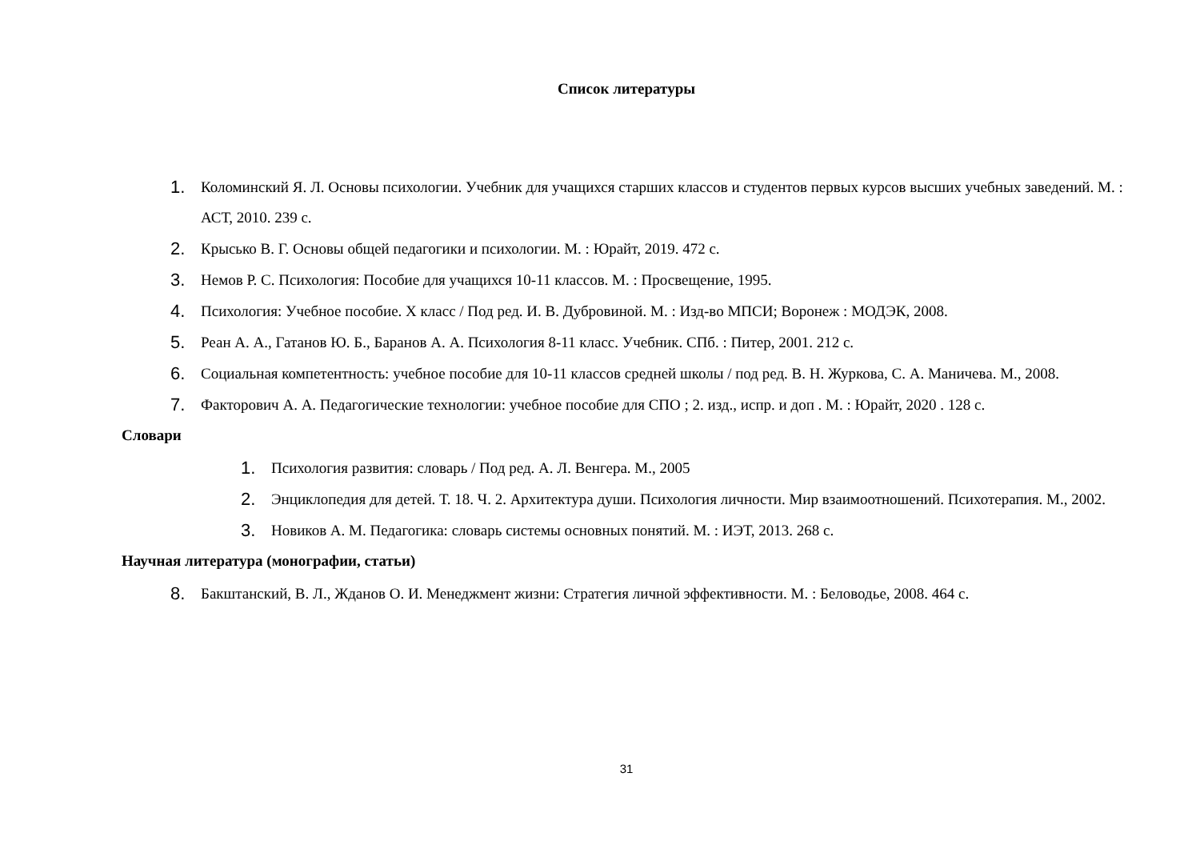Список литературы
1. Коломинский Я. Л. Основы психологии. Учебник для учащихся старших классов и студентов первых курсов высших учебных заведений. М. : АСТ, 2010. 239 с.
2. Крысько В. Г. Основы общей педагогики и психологии. М. : Юрайт, 2019. 472 с.
3. Немов Р. С. Психология: Пособие для учащихся 10-11 классов. М. : Просвещение, 1995.
4. Психология: Учебное пособие. X класс / Под ред. И. В. Дубровиной. М. : Изд-во МПСИ; Воронеж : МОДЭК, 2008.
5. Реан А. А., Гатанов Ю. Б., Баранов А. А. Психология 8-11 класс. Учебник. СПб. : Питер, 2001. 212 с.
6. Социальная компетентность: учебное пособие для 10-11 классов средней школы / под ред. В. Н. Журкова, С. А. Маничева. М., 2008.
7. Факторович А. А. Педагогические технологии: учебное пособие для СПО ; 2. изд., испр. и доп . М. : Юрайт, 2020 . 128 с.
Словари
1. Психология развития: словарь / Под ред. А. Л. Венгера. М., 2005
2. Энциклопедия для детей. Т. 18. Ч. 2. Архитектура души. Психология личности. Мир взаимоотношений. Психотерапия. М., 2002.
3. Новиков А. М. Педагогика: словарь системы основных понятий. М. : ИЭТ, 2013. 268 с.
Научная литература (монографии, статьи)
8. Бакштанский, В. Л., Жданов О. И. Менеджмент жизни: Стратегия личной эффективности. М. : Беловодье, 2008. 464 с.
31